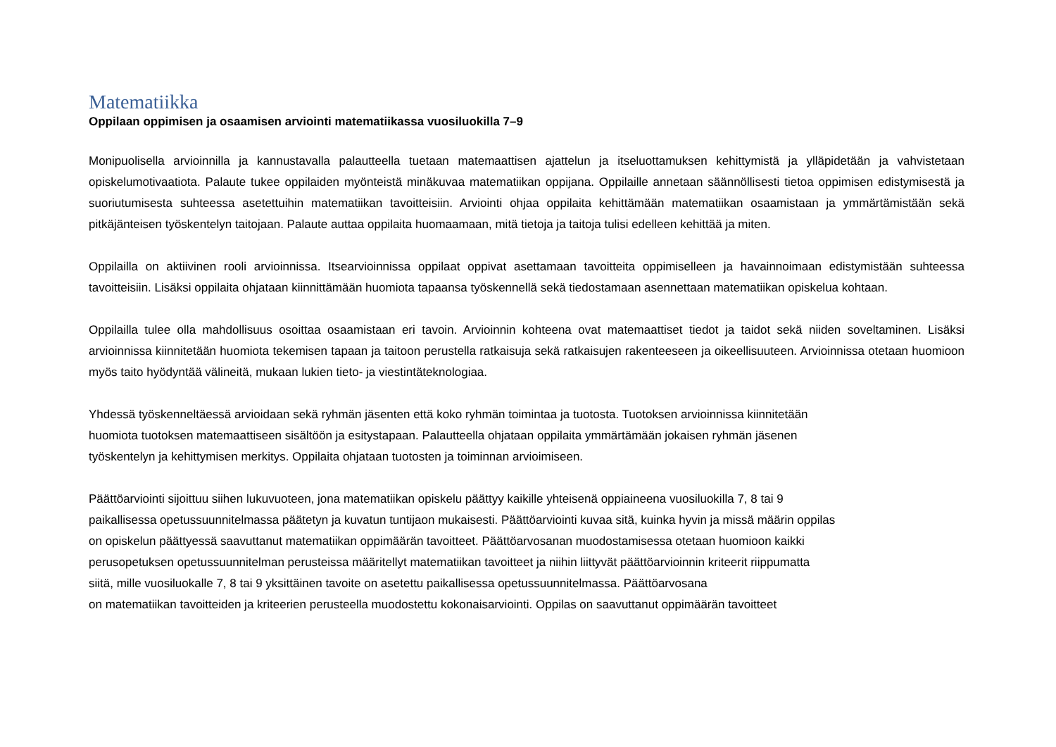Matematiikka
Oppilaan oppimisen ja osaamisen arviointi matematiikassa vuosiluokilla 7–9
Monipuolisella arvioinnilla ja kannustavalla palautteella tuetaan matemaattisen ajattelun ja itseluottamuksen kehittymistä ja ylläpidetään ja vahvistetaan opiskelumotivaatiota. Palaute tukee oppilaiden myönteistä minäkuvaa matematiikan oppijana. Oppilaille annetaan säännöllisesti tietoa oppimisen edistymisestä ja suoriutumisesta suhteessa asetettuihin matematiikan tavoitteisiin. Arviointi ohjaa oppilaita kehittämään matematiikan osaamistaan ja ymmärtämistään sekä pitkäjänteisen työskentelyn taitojaan. Palaute auttaa oppilaita huomaamaan, mitä tietoja ja taitoja tulisi edelleen kehittää ja miten.
Oppilailla on aktiivinen rooli arvioinnissa. Itsearvioinnissa oppilaat oppivat asettamaan tavoitteita oppimiselleen ja havainnoimaan edistymistään suhteessa tavoitteisiin. Lisäksi oppilaita ohjataan kiinnittämään huomiota tapaansa työskennellä sekä tiedostamaan asennettaan matematiikan opiskelua kohtaan.
Oppilailla tulee olla mahdollisuus osoittaa osaamistaan eri tavoin. Arvioinnin kohteena ovat matemaattiset tiedot ja taidot sekä niiden soveltaminen. Lisäksi arvioinnissa kiinnitetään huomiota tekemisen tapaan ja taitoon perustella ratkaisuja sekä ratkaisujen rakenteeseen ja oikeellisuuteen. Arvioinnissa otetaan huomioon myös taito hyödyntää välineitä, mukaan lukien tieto- ja viestintäteknologiaa.
Yhdessä työskenneltäessä arvioidaan sekä ryhmän jäsenten että koko ryhmän toimintaa ja tuotosta. Tuotoksen arvioinnissa kiinnitetään
huomiota tuotoksen matemaattiseen sisältöön ja esitystapaan. Palautteella ohjataan oppilaita ymmärtämään jokaisen ryhmän jäsenen
työskentelyn ja kehittymisen merkitys. Oppilaita ohjataan tuotosten ja toiminnan arvioimiseen.
Päättöarviointi sijoittuu siihen lukuvuoteen, jona matematiikan opiskelu päättyy kaikille yhteisenä oppiaineena vuosiluokilla 7, 8 tai 9
paikallisessa opetussuunnitelmassa päätetyn ja kuvatun tuntijaon mukaisesti. Päättöarviointi kuvaa sitä, kuinka hyvin ja missä määrin oppilas
on opiskelun päättyessä saavuttanut matematiikan oppimäärän tavoitteet. Päättöarvosanan muodostamisessa otetaan huomioon kaikki
perusopetuksen opetussuunnitelman perusteissa määritellyt matematiikan tavoitteet ja niihin liittyvät päättöarvioinnin kriteerit riippumatta
siitä, mille vuosiluokalle 7, 8 tai 9 yksittäinen tavoite on asetettu paikallisessa opetussuunnitelmassa. Päättöarvosana
on matematiikan tavoitteiden ja kriteerien perusteella muodostettu kokonaisarviointi. Oppilas on saavuttanut oppimäärän tavoitteet